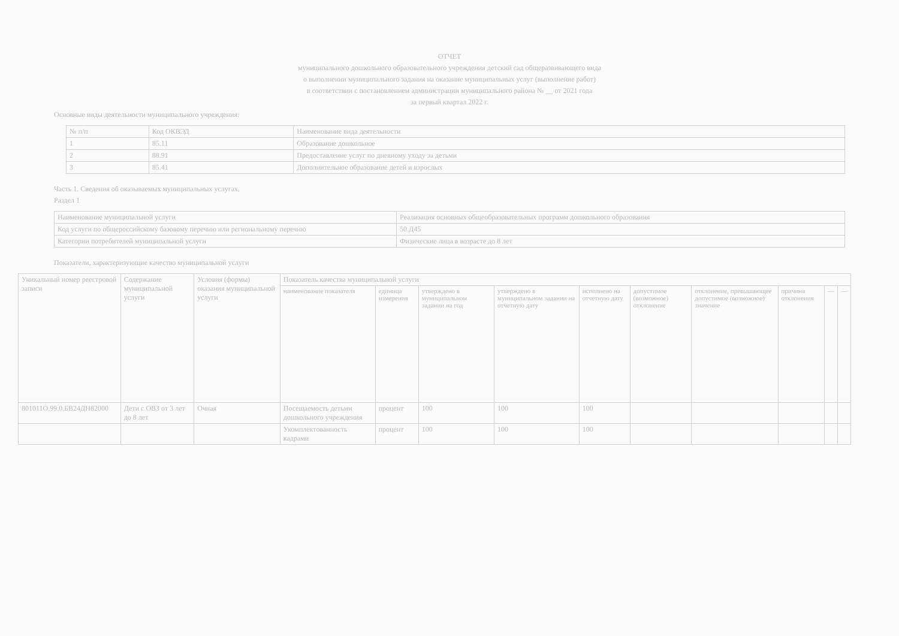ОТЧЕТ
муниципального дошкольного образовательного учреждения детский сад общеразвивающего вида
о выполнении муниципального задания на оказание муниципальных услуг (выполнение работ)
в соответствии с постановлением администрации муниципального района № __ от 2021 года
за первый квартал 2022 г.
Основные виды деятельности муниципального учреждения:
| № п/п | Код ОКВЭД | Наименование вида деятельности |
| --- | --- | --- |
| 1 | 85.11 | Образование дошкольное |
| 2 | 88.91 | Предоставление услуг по дневному уходу за детьми |
| 3 | 85.41 | Дополнительное образование детей и взрослых |
Часть 1. Сведения об оказываемых муниципальных услугах.
Раздел 1
| Наименование муниципальной услуги | Реализация основных общеобразовательных программ дошкольного образования |
| Код услуги по общероссийскому базовому перечню или региональному перечню | 50.Д45 |
| Категории потребителей муниципальной услуги | Физические лица в возрасте до 8 лет |
Показатели, характеризующие качество муниципальной услуги
| Уникальный номер реестровой записи | Содержание муниципальной услуги | Условия (формы) оказания муниципальной услуги | Показатель качества муниципальной услуги | | | | | | | | | |
| --- | --- | --- | --- | --- | --- | --- | --- | --- | --- | --- | --- | --- |
| | | | наименование показателя | единица измерения | утверждено в муниципальном задании на год | утверждено в муниципальном задании на отчетную дату | исполнено на отчетную дату | допустимое (возможное) отклонение | отклонение, превышающее допустимое (возможное) значение | причина отклонения | — | — |
| 801011О.99.0.БВ24ДН82000 | Дети с ОВЗ от 3 лет до 8 лет | Очная | Посещаемость детьми дошкольного учреждения | процент | 100 | 100 | 100 | | | | | |
| | | | Укомплектованность кадрами | процент | 100 | 100 | 100 | | | | | |